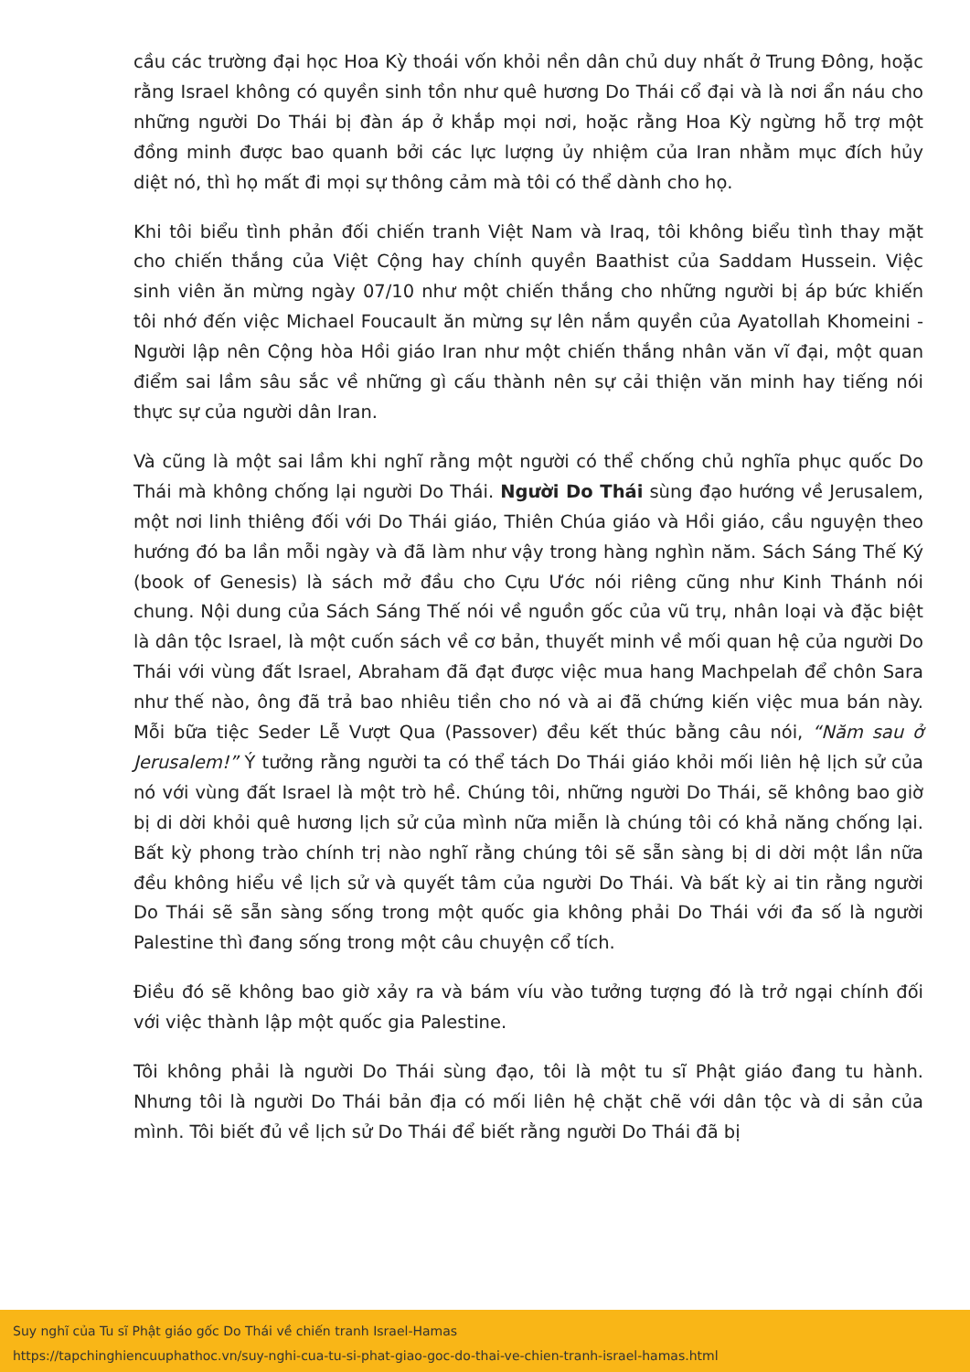cầu các trường đại học Hoa Kỳ thoái vốn khỏi nền dân chủ duy nhất ở Trung Đông, hoặc rằng Israel không có quyền sinh tồn như quê hương Do Thái cổ đại và là nơi ẩn náu cho những người Do Thái bị đàn áp ở khắp mọi nơi, hoặc rằng Hoa Kỳ ngừng hỗ trợ một đồng minh được bao quanh bởi các lực lượng ủy nhiệm của Iran nhằm mục đích hủy diệt nó, thì họ mất đi mọi sự thông cảm mà tôi có thể dành cho họ.
Khi tôi biểu tình phản đối chiến tranh Việt Nam và Iraq, tôi không biểu tình thay mặt cho chiến thắng của Việt Cộng hay chính quyền Baathist của Saddam Hussein. Việc sinh viên ăn mừng ngày 07/10 như một chiến thắng cho những người bị áp bức khiến tôi nhớ đến việc Michael Foucault ăn mừng sự lên nắm quyền của Ayatollah Khomeini - Người lập nên Cộng hòa Hồi giáo Iran như một chiến thắng nhân văn vĩ đại, một quan điểm sai lầm sâu sắc về những gì cấu thành nên sự cải thiện văn minh hay tiếng nói thực sự của người dân Iran.
Và cũng là một sai lầm khi nghĩ rằng một người có thể chống chủ nghĩa phục quốc Do Thái mà không chống lại người Do Thái. Người Do Thái sùng đạo hướng về Jerusalem, một nơi linh thiêng đối với Do Thái giáo, Thiên Chúa giáo và Hồi giáo, cầu nguyện theo hướng đó ba lần mỗi ngày và đã làm như vậy trong hàng nghìn năm. Sách Sáng Thế Ký (book of Genesis) là sách mở đầu cho Cựu Ước nói riêng cũng như Kinh Thánh nói chung. Nội dung của Sách Sáng Thế nói về nguồn gốc của vũ trụ, nhân loại và đặc biệt là dân tộc Israel, là một cuốn sách về cơ bản, thuyết minh về mối quan hệ của người Do Thái với vùng đất Israel, Abraham đã đạt được việc mua hang Machpelah để chôn Sara như thế nào, ông đã trả bao nhiêu tiền cho nó và ai đã chứng kiến việc mua bán này. Mỗi bữa tiệc Seder Lễ Vượt Qua (Passover) đều kết thúc bằng câu nói, “Năm sau ở Jerusalem!” Ý tưởng rằng người ta có thể tách Do Thái giáo khỏi mối liên hệ lịch sử của nó với vùng đất Israel là một trò hề. Chúng tôi, những người Do Thái, sẽ không bao giờ bị di dời khỏi quê hương lịch sử của mình nữa miễn là chúng tôi có khả năng chống lại. Bất kỳ phong trào chính trị nào nghĩ rằng chúng tôi sẽ sẵn sàng bị di dời một lần nữa đều không hiểu về lịch sử và quyết tâm của người Do Thái. Và bất kỳ ai tin rằng người Do Thái sẽ sẵn sàng sống trong một quốc gia không phải Do Thái với đa số là người Palestine thì đang sống trong một câu chuyện cổ tích.
Điều đó sẽ không bao giờ xảy ra và bám víu vào tưởng tượng đó là trở ngại chính đối với việc thành lập một quốc gia Palestine.
Tôi không phải là người Do Thái sùng đạo, tôi là một tu sĩ Phật giáo đang tu hành. Nhưng tôi là người Do Thái bản địa có mối liên hệ chặt chẽ với dân tộc và di sản của mình. Tôi biết đủ về lịch sử Do Thái để biết rằng người Do Thái đã bị
Suy nghĩ của Tu sĩ Phật giáo gốc Do Thái về chiến tranh Israel-Hamas
https://tapchinghiencuuphathoc.vn/suy-nghi-cua-tu-si-phat-giao-goc-do-thai-ve-chien-tranh-israel-hamas.html